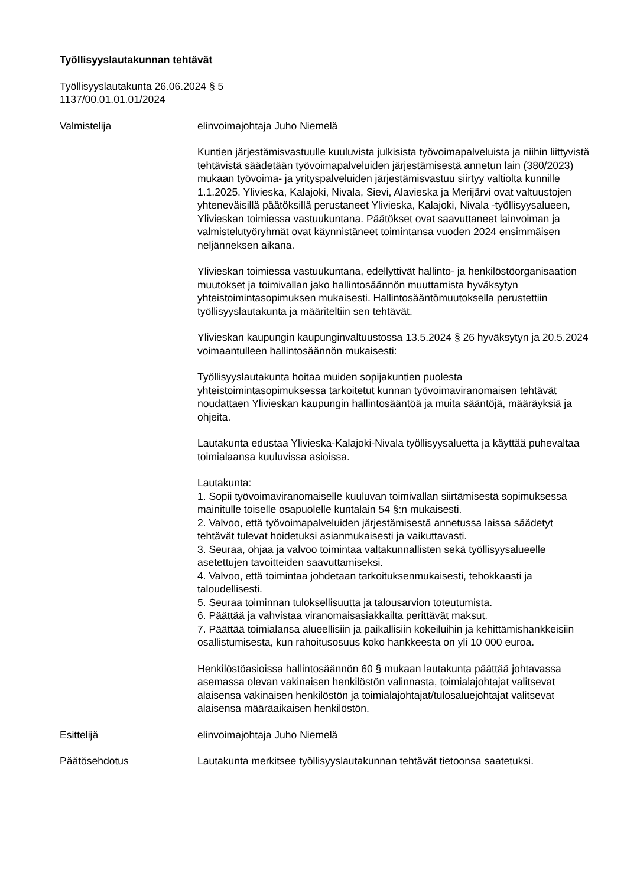Työllisyyslautakunnan tehtävät
Työllisyyslautakunta 26.06.2024 § 5
1137/00.01.01.01/2024
Valmistelija elinvoimajohtaja Juho Niemelä
Kuntien järjestämisvastuulle kuuluvista julkisista työvoimapalveluista ja niihin liittyvistä tehtävistä säädetään työvoimapalveluiden järjestämisestä annetun lain (380/2023) mukaan työvoima- ja yrityspalveluiden järjestämisvastuu siirtyy valtiolta kunnille 1.1.2025. Ylivieska, Kalajoki, Nivala, Sievi, Alavieska ja Merijärvi ovat valtuustojen yhteneväisillä päätöksillä perustaneet Ylivieska, Kalajoki, Nivala -työllisyysalueen, Ylivieskan toimiessa vastuukuntana. Päätökset ovat saavuttaneet lainvoiman ja valmistelutyöryhmät ovat käynnistäneet toimintansa vuoden 2024 ensimmäisen neljänneksen aikana.
Ylivieskan toimiessa vastuukuntana, edellyttivät hallinto- ja henkilöstöorganisaation muutokset ja toimivallan jako hallintosäännön muuttamista hyväksytyn yhteistoimintasopimuksen mukaisesti. Hallintosääntömuutoksella perustettiin työllisyyslautakunta ja määriteltiin sen tehtävät.
Ylivieskan kaupungin kaupunginvaltuustossa 13.5.2024 § 26 hyväksytyn ja 20.5.2024 voimaantulleen hallintosäännön mukaisesti:
Työllisyyslautakunta hoitaa muiden sopijakuntien puolesta yhteistoimintasopimuksessa tarkoitetut kunnan työvoimaviranomaisen tehtävät noudattaen Ylivieskan kaupungin hallintosääntöä ja muita sääntöjä, määräyksiä ja ohjeita.
Lautakunta edustaa Ylivieska-Kalajoki-Nivala työllisyysaluetta ja käyttää puhevaltaa toimialaansa kuuluvissa asioissa.
Lautakunta:
1. Sopii työvoimaviranomaiselle kuuluvan toimivallan siirtämisestä sopimuksessa mainitulle toiselle osapuolelle kuntalain 54 §:n mukaisesti.
2. Valvoo, että työvoimapalveluiden järjestämisestä annetussa laissa säädetyt tehtävät tulevat hoidetuksi asianmukaisesti ja vaikuttavasti.
3. Seuraa, ohjaa ja valvoo toimintaa valtakunnallisten sekä työllisyysalueelle asetettujen tavoitteiden saavuttamiseksi.
4. Valvoo, että toimintaa johdetaan tarkoituksenmukaisesti, tehokkaasti ja taloudellisesti.
5. Seuraa toiminnan tuloksellisuutta ja talousarvion toteutumista.
6. Päättää ja vahvistaa viranomaisasiakkailta perittävät maksut.
7. Päättää toimialansa alueellisiin ja paikallisiin kokeiluihin ja kehittämishankkeisiin osallistumisesta, kun rahoitusosuus koko hankkeesta on yli 10 000 euroa.
Henkilöstöasioissa hallintosäännön 60 § mukaan lautakunta päättää johtavassa asemassa olevan vakinaisen henkilöstön valinnasta, toimialajohtajat valitsevat alaisensa vakinaisen henkilöstön ja toimialajohtajat/tulosaluejohtajat valitsevat alaisensa määräaikaisen henkilöstön.
Esittelijä elinvoimajohtaja Juho Niemelä
Päätösehdotus Lautakunta merkitsee työllisyyslautakunnan tehtävät tietoonsa saatetuksi.